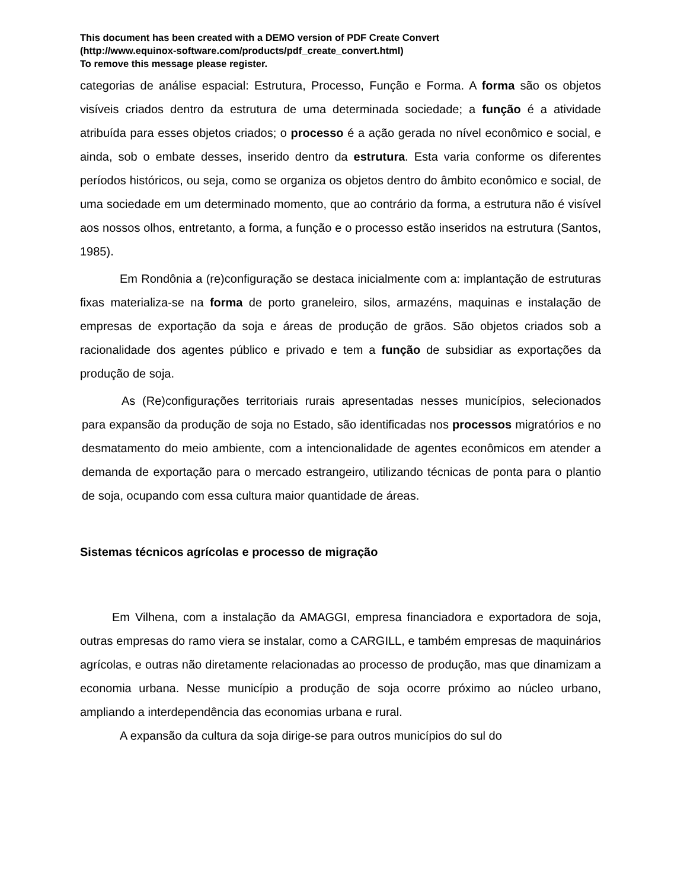This document has been created with a DEMO version of PDF Create Convert
(http://www.equinox-software.com/products/pdf_create_convert.html)
To remove this message please register.
categorias de análise espacial: Estrutura, Processo, Função e Forma. A forma são os objetos visíveis criados dentro da estrutura de uma determinada sociedade; a função é a atividade atribuída para esses objetos criados; o processo é a ação gerada no nível econômico e social, e ainda, sob o embate desses, inserido dentro da estrutura. Esta varia conforme os diferentes períodos históricos, ou seja, como se organiza os objetos dentro do âmbito econômico e social, de uma sociedade em um determinado momento, que ao contrário da forma, a estrutura não é visível aos nossos olhos, entretanto, a forma, a função e o processo estão inseridos na estrutura (Santos, 1985).
Em Rondônia a (re)configuração se destaca inicialmente com a: implantação de estruturas fixas materializa-se na forma de porto graneleiro, silos, armazéns, maquinas e instalação de empresas de exportação da soja e áreas de produção de grãos. São objetos criados sob a racionalidade dos agentes público e privado e tem a função de subsidiar as exportações da produção de soja.
As (Re)configurações territoriais rurais apresentadas nesses municípios, selecionados para expansão da produção de soja no Estado, são identificadas nos processos migratórios e no desmatamento do meio ambiente, com a intencionalidade de agentes econômicos em atender a demanda de exportação para o mercado estrangeiro, utilizando técnicas de ponta para o plantio de soja, ocupando com essa cultura maior quantidade de áreas.
Sistemas técnicos agrícolas e processo de migração
Em Vilhena, com a instalação da AMAGGI, empresa financiadora e exportadora de soja, outras empresas do ramo viera se instalar, como a CARGILL, e também empresas de maquinários agrícolas, e outras não diretamente relacionadas ao processo de produção, mas que dinamizam a economia urbana. Nesse município a produção de soja ocorre próximo ao núcleo urbano, ampliando a interdependência das economias urbana e rural.
A expansão da cultura da soja dirige-se para outros municípios do sul do